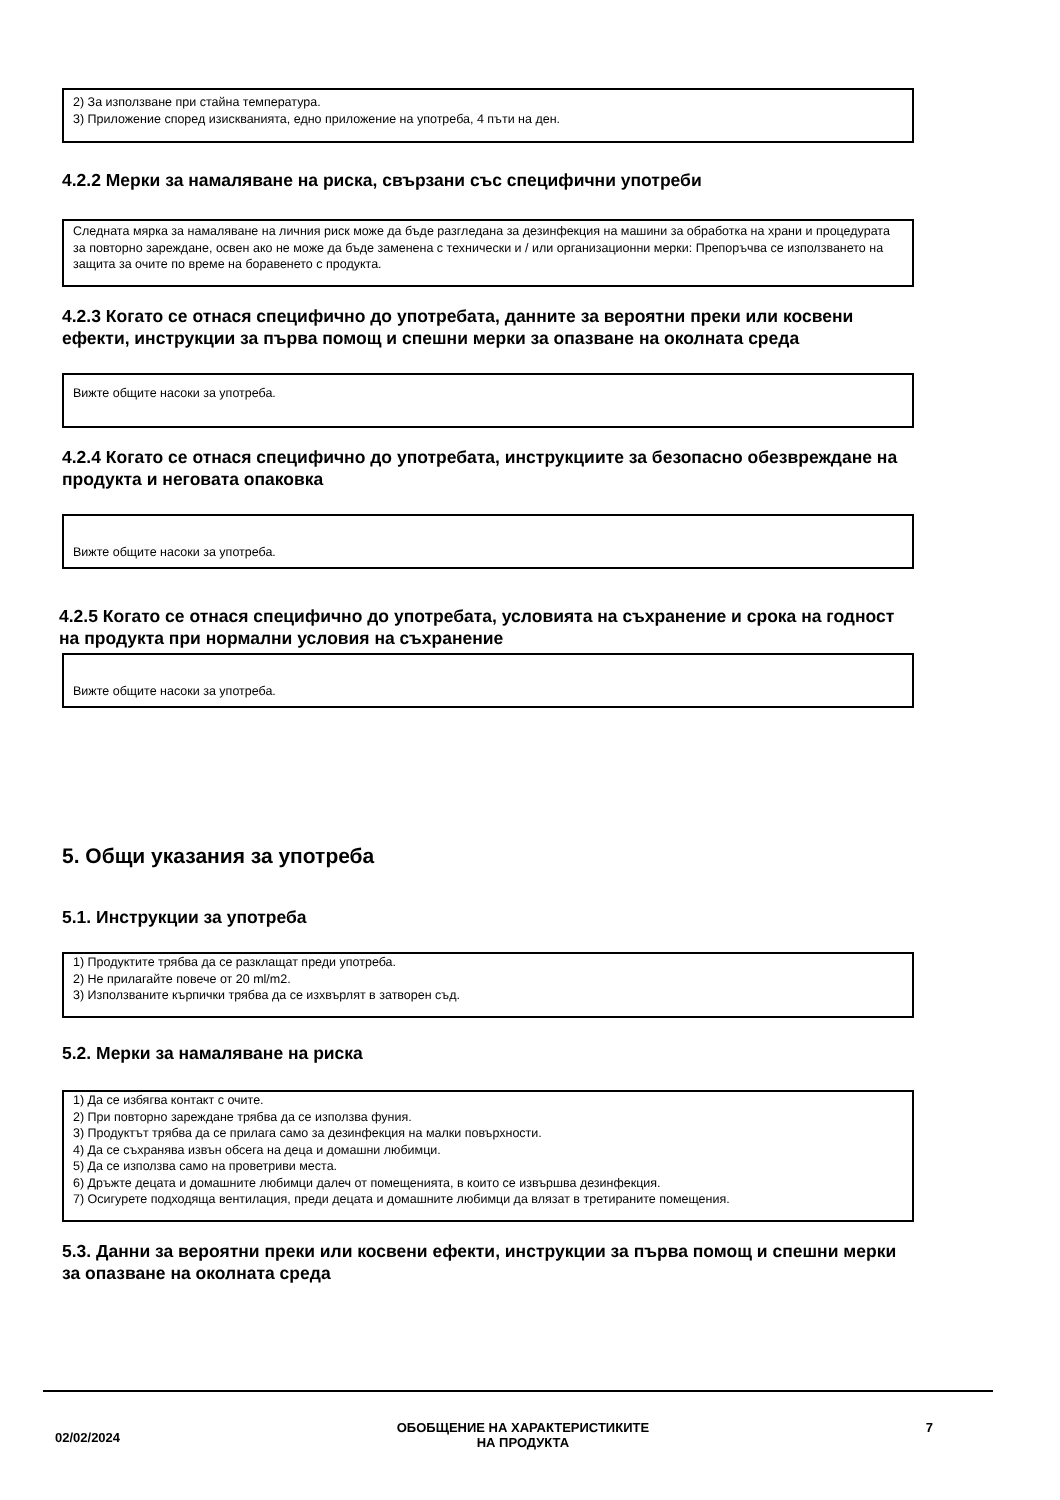2) За използване при стайна температура.
3) Приложение според изискванията, едно приложение на употреба, 4 пъти на ден.
4.2.2 Мерки за намаляване на риска, свързани със специфични употреби
Следната мярка за намаляване на личния риск може да бъде разгледана за дезинфекция на машини за обработка на храни и процедурата за повторно зареждане, освен ако не може да бъде заменена с технически и / или организационни мерки: Препоръчва се използването на защита за очите по време на боравенето с продукта.
4.2.3 Когато се отнася специфично до употребата, данните за вероятни преки или косвени ефекти, инструкции за първа помощ и спешни мерки за опазване на околната среда
Вижте общите насоки за употреба.
4.2.4 Когато се отнася специфично до употребата, инструкциите за безопасно обезвреждане на продукта и неговата опаковка
Вижте общите насоки за употреба.
4.2.5 Когато се отнася специфично до употребата, условията на съхранение и срока на годност на продукта при нормални условия на съхранение
Вижте общите насоки за употреба.
5. Общи указания за употреба
5.1. Инструкции за употреба
1) Продуктите трябва да се разклащат преди употреба.
2) Не прилагайте повече от 20 ml/m2.
3) Използваните кърпички трябва да се изхвърлят в затворен съд.
5.2. Мерки за намаляване на риска
1) Да се избягва контакт с очите.
2) При повторно зареждане трябва да се използва фуния.
3) Продуктът трябва да се прилага само за дезинфекция на малки повърхности.
4) Да се съхранява извън обсега на деца и домашни любимци.
5) Да се използва само на проветриви места.
6) Дръжте децата и домашните любимци далеч от помещенията, в които се извършва дезинфекция.
7) Осигурете подходяща вентилация, преди децата и домашните любимци да влязат в третираните помещения.
5.3. Данни за вероятни преки или косвени ефекти, инструкции за първа помощ и спешни мерки за опазване на околната среда
02/02/2024 ОБОБЩЕНИЕ НА ХАРАКТЕРИСТИКИТЕ
НА ПРОДУКТА 7